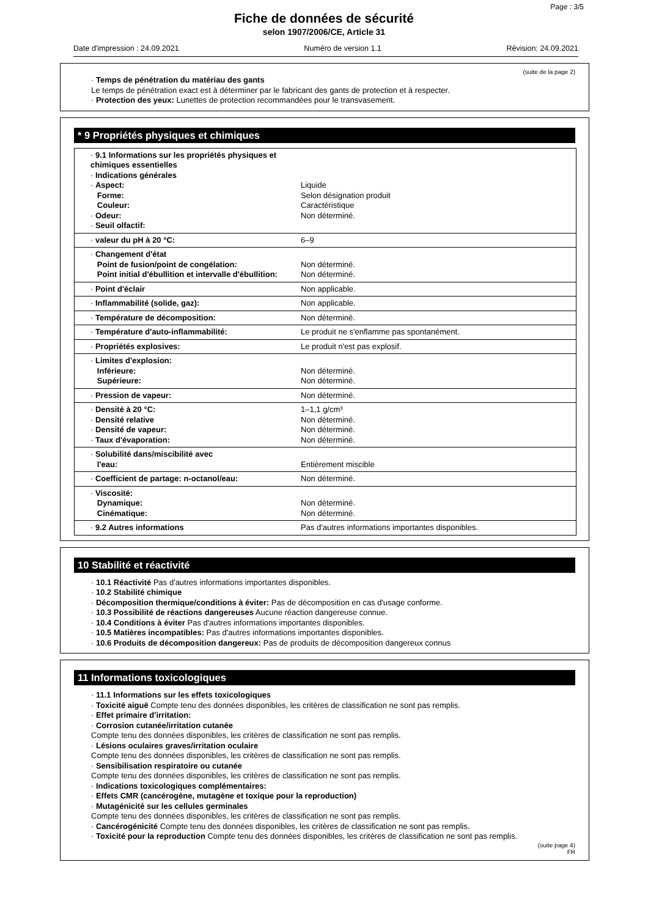Page : 3/5
Fiche de données de sécurité
selon 1907/2006/CE, Article 31
Date d'impression : 24.09.2021 Numéro de version 1.1 Révision: 24.09.2021
(suite de la page 2)
· Temps de pénétration du matériau des gants
Le temps de pénétration exact est à déterminer par le fabricant des gants de protection et à respecter.
· Protection des yeux: Lunettes de protection recommandées pour le transvasement.
* 9 Propriétés physiques et chimiques
| · 9.1 Informations sur les propriétés physiques et chimiques essentielles · Indications générales · Aspect: Forme: Couleur: · Odeur: · Seuil olfactif: | Liquide Selon désignation produit Caractéristique Non déterminé. |
| · valeur du pH à 20 °C: | 6–9 |
| · Changement d'état Point de fusion/point de congélation: Point initial d'ébullition et intervalle d'ébullition: | Non déterminé. Non déterminé. |
| · Point d'éclair | Non applicable. |
| · Inflammabilité (solide, gaz): | Non applicable. |
| · Température de décomposition: | Non déterminé. |
| · Température d'auto-inflammabilité: | Le produit ne s'enflamme pas spontanément. |
| · Propriétés explosives: | Le produit n'est pas explosif. |
| · Limites d'explosion: Inférieure: Supérieure: | Non déterminé. Non déterminé. |
| · Pression de vapeur: | Non déterminé. |
| · Densité à 20 °C: · Densité relative · Densité de vapeur: · Taux d'évaporation: | 1–1,1 g/cm³ Non déterminé. Non déterminé. Non déterminé. |
| · Solubilité dans/miscibilité avec l'eau: | Entièrement miscible |
| · Coefficient de partage: n-octanol/eau: | Non déterminé. |
| · Viscosité: Dynamique: Cinématique: | Non déterminé. Non déterminé. |
| · 9.2 Autres informations | Pas d'autres informations importantes disponibles. |
10 Stabilité et réactivité
· 10.1 Réactivité Pas d'autres informations importantes disponibles.
· 10.2 Stabilité chimique
· Décomposition thermique/conditions à éviter: Pas de décomposition en cas d'usage conforme.
· 10.3 Possibilité de réactions dangereuses Aucune réaction dangereuse connue.
· 10.4 Conditions à éviter Pas d'autres informations importantes disponibles.
· 10.5 Matières incompatibles: Pas d'autres informations importantes disponibles.
· 10.6 Produits de décomposition dangereux: Pas de produits de décomposition dangereux connus
11 Informations toxicologiques
· 11.1 Informations sur les effets toxicologiques
· Toxicité aiguë Compte tenu des données disponibles, les critères de classification ne sont pas remplis.
· Effet primaire d'irritation:
· Corrosion cutanée/irritation cutanée
Compte tenu des données disponibles, les critères de classification ne sont pas remplis.
· Lésions oculaires graves/irritation oculaire
Compte tenu des données disponibles, les critères de classification ne sont pas remplis.
· Sensibilisation respiratoire ou cutanée
Compte tenu des données disponibles, les critères de classification ne sont pas remplis.
· Indications toxicologiques complémentaires:
· Effets CMR (cancérogène, mutagène et toxique pour la reproduction)
· Mutagénicité sur les cellules germinales
Compte tenu des données disponibles, les critères de classification ne sont pas remplis.
· Cancérogénicité Compte tenu des données disponibles, les critères de classification ne sont pas remplis.
· Toxicité pour la reproduction Compte tenu des données disponibles, les critères de classification ne sont pas remplis.
(suite page 4)
FR